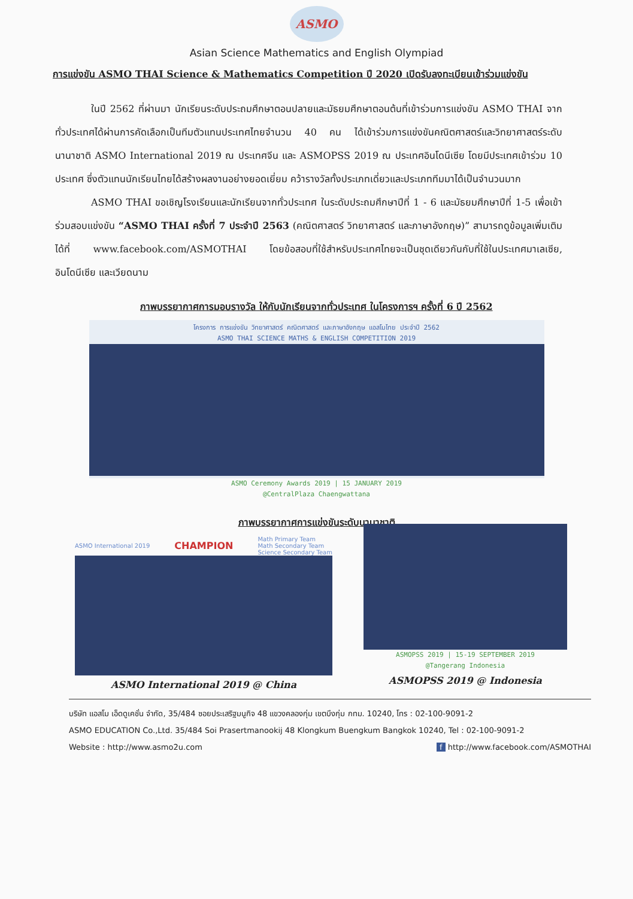ASMO
Asian Science Mathematics and English Olympiad
การแข่งขัน ASMO THAI Science & Mathematics Competition ปี 2020 เปิดรับลงทะเบียนเข้าร่วมแข่งขัน
ในปี 2562 ที่ผ่านมา นักเรียนระดับประถมศึกษาตอนปลายและมัธยมศึกษาตอนต้นที่เข้าร่วมการแข่งขัน ASMO THAI จากทั่วประเทศได้ผ่านการคัดเลือกเป็นทีมตัวแทนประเทศไทยจำนวน 40 คน ได้เข้าร่วมการแข่งขันคณิตศาสตร์และวิทยาศาสตร์ระดับนานาชาติ ASMO International 2019 ณ ประเทศจีน และ ASMOPSS 2019 ณ ประเทศอินโดนีเซีย โดยมีประเทศเข้าร่วม 10 ประเทศ ซึ่งตัวแทนนักเรียนไทยได้สร้างผลงานอย่างยอดเยี่ยม คว้ารางวัลทั้งประเภทเดี่ยวและประเภททีมมาได้เป็นจำนวนมาก
ASMO THAI ขอเชิญโรงเรียนและนักเรียนจากทั่วประเทศ ในระดับประถมศึกษาปีที่ 1 - 6 และมัธยมศึกษาปีที่ 1-5 เพื่อเข้าร่วมสอบแข่งขัน “ASMO THAI ครั้งที่ 7 ประจำปี 2563 (คณิตศาสตร์ วิทยาศาสตร์ และภาษาอังกฤษ)” สามารถดูข้อมูลเพิ่มเติมได้ที่ www.facebook.com/ASMOTHAI โดยข้อสอบที่ใช้สำหรับประเทศไทยจะเป็นชุดเดียวกันกับที่ใช้ในประเทศมาเลเซีย, อินโดนีเซีย และเวียดนาม
ภาพบรรยากาศการมอบรางวัล ให้กับนักเรียนจากทั่วประเทศ ในโครงการฯ ครั้งที่ 6 ปี 2562
โครงการ การแข่งขัน วิทยาศาสตร์ คณิตศาสตร์ และภาษาอังกฤษ แอสโมไทย ประจำปี 2562
ASMO THAI SCIENCE MATHS & ENGLISH COMPETITION 2019
ASMO Ceremony Awards 2019 | 15 JANUARY 2019
@CentralPlaza Chaengwattana
ภาพบรรยากาศการแข่งขันระดับนานาชาติ
ASMO International 2019 CHAMPION Math Primary Team
Math Secondary Team
Science Secondary Team
ASMO International 2019 @ China
ASMOPSS 2019 | 15-19 SEPTEMBER 2019
@Tangerang Indonesia
ASMOPSS 2019 @ Indonesia
บริษัท แอสโม เอ็ดดูเคชั่น จำกัด, 35/484 ซอยประเสริฐมนูกิจ 48 แขวงคลองกุ่ม เขตบึงกุ่ม กทม. 10240, โทร : 02-100-9091-2
ASMO EDUCATION Co.,Ltd. 35/484 Soi Prasertmanookij 48 Klongkum Buengkum Bangkok 10240, Tel : 02-100-9091-2
Website : http://www.asmo2u.com f http://www.facebook.com/ASMOTHAI